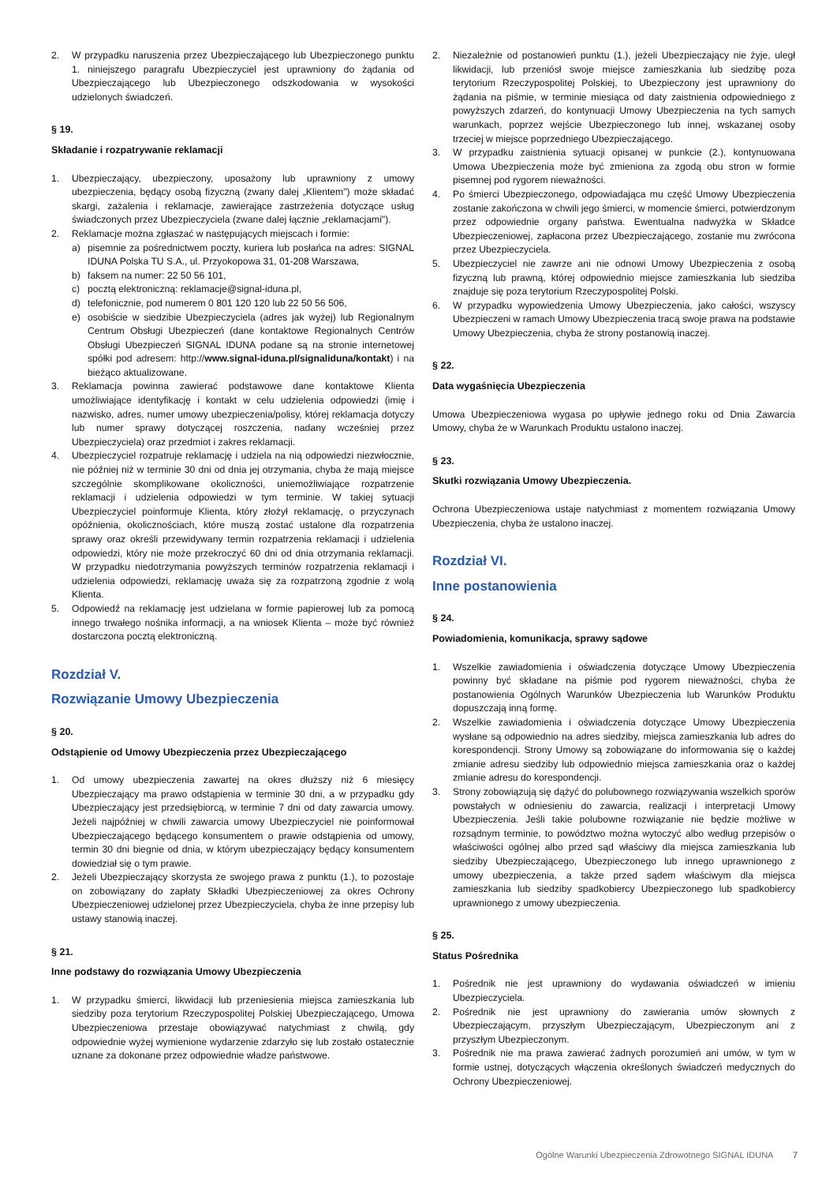2. W przypadku naruszenia przez Ubezpieczającego lub Ubezpieczonego punktu 1. niniejszego paragrafu Ubezpieczyciel jest uprawniony do żądania od Ubezpieczającego lub Ubezpieczonego odszkodowania w wysokości udzielonych świadczeń.
§ 19.
Składanie i rozpatrywanie reklamacji
1. Ubezpieczający, ubezpieczony, uposażony lub uprawniony z umowy ubezpieczenia, będący osobą fizyczną (zwany dalej „Klientem") może składać skargi, zażalenia i reklamacje, zawierające zastrzeżenia dotyczące usług świadczonych przez Ubezpieczyciela (zwane dalej łącznie „reklamacjami").
2. Reklamacje można zgłaszać w następujących miejscach i formie:
a) pisemnie za pośrednictwem poczty, kuriera lub posłańca na adres: SIGNAL IDUNA Polska TU S.A., ul. Przyokopowa 31, 01-208 Warszawa,
b) faksem na numer: 22 50 56 101,
c) pocztą elektroniczną: reklamacje@signal-iduna.pl,
d) telefonicznie, pod numerem 0 801 120 120 lub 22 50 56 506,
e) osobiście w siedzibie Ubezpieczyciela (adres jak wyżej) lub Regionalnym Centrum Obsługi Ubezpieczeń (dane kontaktowe Regionalnych Centrów Obsługi Ubezpieczeń SIGNAL IDUNA podane są na stronie internetowej spółki pod adresem: http://www.signal-iduna.pl/signaliduna/kontakt) i na bieżąco aktualizowane.
3. Reklamacja powinna zawierać podstawowe dane kontaktowe Klienta umożliwiające identyfikację i kontakt w celu udzielenia odpowiedzi (imię i nazwisko, adres, numer umowy ubezpieczenia/polisy, której reklamacja dotyczy lub numer sprawy dotyczącej roszczenia, nadany wcześniej przez Ubezpieczyciela) oraz przedmiot i zakres reklamacji.
4. Ubezpieczyciel rozpatruje reklamację i udziela na nią odpowiedzi niezwłocznie, nie później niż w terminie 30 dni od dnia jej otrzymania, chyba że mają miejsce szczególnie skomplikowane okoliczności, uniemożliwiające rozpatrzenie reklamacji i udzielenia odpowiedzi w tym terminie. W takiej sytuacji Ubezpieczyciel poinformuje Klienta, który złożył reklamację, o przyczynach opóźnienia, okolicznościach, które muszą zostać ustalone dla rozpatrzenia sprawy oraz określi przewidywany termin rozpatrzenia reklamacji i udzielenia odpowiedzi, który nie może przekroczyć 60 dni od dnia otrzymania reklamacji. W przypadku niedotrzymania powyższych terminów rozpatrzenia reklamacji i udzielenia odpowiedzi, reklamację uważa się za rozpatrzoną zgodnie z wolą Klienta.
5. Odpowiedź na reklamację jest udzielana w formie papierowej lub za pomocą innego trwałego nośnika informacji, a na wniosek Klienta – może być również dostarczona pocztą elektroniczną.
Rozdział V.
Rozwiązanie Umowy Ubezpieczenia
§ 20.
Odstąpienie od Umowy Ubezpieczenia przez Ubezpieczającego
1. Od umowy ubezpieczenia zawartej na okres dłuższy niż 6 miesięcy Ubezpieczający ma prawo odstąpienia w terminie 30 dni, a w przypadku gdy Ubezpieczający jest przedsiębiorcą, w terminie 7 dni od daty zawarcia umowy. Jeżeli najpóźniej w chwili zawarcia umowy Ubezpieczyciel nie poinformował Ubezpieczającego będącego konsumentem o prawie odstąpienia od umowy, termin 30 dni biegnie od dnia, w którym ubezpieczający będący konsumentem dowiedział się o tym prawie.
2. Jeżeli Ubezpieczający skorzysta ze swojego prawa z punktu (1.), to pozostaje on zobowiązany do zapłaty Składki Ubezpieczeniowej za okres Ochrony Ubezpieczeniowej udzielonej przez Ubezpieczyciela, chyba że inne przepisy lub ustawy stanowią inaczej.
§ 21.
Inne podstawy do rozwiązania Umowy Ubezpieczenia
1. W przypadku śmierci, likwidacji lub przeniesienia miejsca zamieszkania lub siedziby poza terytorium Rzeczypospolitej Polskiej Ubezpieczającego, Umowa Ubezpieczeniowa przestaje obowiązywać natychmiast z chwilą, gdy odpowiednie wyżej wymienione wydarzenie zdarzyło się lub zostało ostatecznie uznane za dokonane przez odpowiednie władze państwowe.
2. Niezależnie od postanowień punktu (1.), jeżeli Ubezpieczający nie żyje, uległ likwidacji, lub przeniósł swoje miejsce zamieszkania lub siedzibę poza terytorium Rzeczypospolitej Polskiej, to Ubezpieczony jest uprawniony do żądania na piśmie, w terminie miesiąca od daty zaistnienia odpowiedniego z powyższych zdarzeń, do kontynuacji Umowy Ubezpieczenia na tych samych warunkach, poprzez wejście Ubezpieczonego lub innej, wskazanej osoby trzeciej w miejsce poprzedniego Ubezpieczającego.
3. W przypadku zaistnienia sytuacji opisanej w punkcie (2.), kontynuowana Umowa Ubezpieczenia może być zmieniona za zgodą obu stron w formie pisemnej pod rygorem nieważności.
4. Po śmierci Ubezpieczonego, odpowiadająca mu część Umowy Ubezpieczenia zostanie zakończona w chwili jego śmierci, w momencie śmierci, potwierdzonym przez odpowiednie organy państwa. Ewentualna nadwyżka w Składce Ubezpieczeniowej, zapłacona przez Ubezpieczającego, zostanie mu zwrócona przez Ubezpieczyciela.
5. Ubezpieczyciel nie zawrze ani nie odnowi Umowy Ubezpieczenia z osobą fizyczną lub prawną, której odpowiednio miejsce zamieszkania lub siedziba znajduje się poza terytorium Rzeczypospolitej Polski.
6. W przypadku wypowiedzenia Umowy Ubezpieczenia, jako całości, wszyscy Ubezpieczeni w ramach Umowy Ubezpieczenia tracą swoje prawa na podstawie Umowy Ubezpieczenia, chyba że strony postanowią inaczej.
§ 22.
Data wygaśnięcia Ubezpieczenia
Umowa Ubezpieczeniowa wygasa po upływie jednego roku od Dnia Zawarcia Umowy, chyba że w Warunkach Produktu ustalono inaczej.
§ 23.
Skutki rozwiązania Umowy Ubezpieczenia.
Ochrona Ubezpieczeniowa ustaje natychmiast z momentem rozwiązania Umowy Ubezpieczenia, chyba że ustalono inaczej.
Rozdział VI.
Inne postanowienia
§ 24.
Powiadomienia, komunikacja, sprawy sądowe
1. Wszelkie zawiadomienia i oświadczenia dotyczące Umowy Ubezpieczenia powinny być składane na piśmie pod rygorem nieważności, chyba że postanowienia Ogólnych Warunków Ubezpieczenia lub Warunków Produktu dopuszczają inną formę.
2. Wszelkie zawiadomienia i oświadczenia dotyczące Umowy Ubezpieczenia wysłane są odpowiednio na adres siedziby, miejsca zamieszkania lub adres do korespondencji. Strony Umowy są zobowiązane do informowania się o każdej zmianie adresu siedziby lub odpowiednio miejsca zamieszkania oraz o każdej zmianie adresu do korespondencji.
3. Strony zobowiązują się dążyć do polubownego rozwiązywania wszelkich sporów powstałych w odniesieniu do zawarcia, realizacji i interpretacji Umowy Ubezpieczenia. Jeśli takie polubowne rozwiązanie nie będzie możliwe w rozsądnym terminie, to powództwo można wytoczyć albo według przepisów o właściwości ogólnej albo przed sąd właściwy dla miejsca zamieszkania lub siedziby Ubezpieczającego, Ubezpieczonego lub innego uprawnionego z umowy ubezpieczenia, a także przed sądem właściwym dla miejsca zamieszkania lub siedziby spadkobiercy Ubezpieczonego lub spadkobiercy uprawnionego z umowy ubezpieczenia.
§ 25.
Status Pośrednika
1. Pośrednik nie jest uprawniony do wydawania oświadczeń w imieniu Ubezpieczyciela.
2. Pośrednik nie jest uprawniony do zawierania umów słownych z Ubezpieczającym, przyszłym Ubezpieczającym, Ubezpieczonym ani z przyszłym Ubezpieczonym.
3. Pośrednik nie ma prawa zawierać żadnych porozumień ani umów, w tym w formie ustnej, dotyczących włączenia określonych świadczeń medycznych do Ochrony Ubezpieczeniowej.
Ogólne Warunki Ubezpieczenia Zdrowotnego SIGNAL IDUNA 7